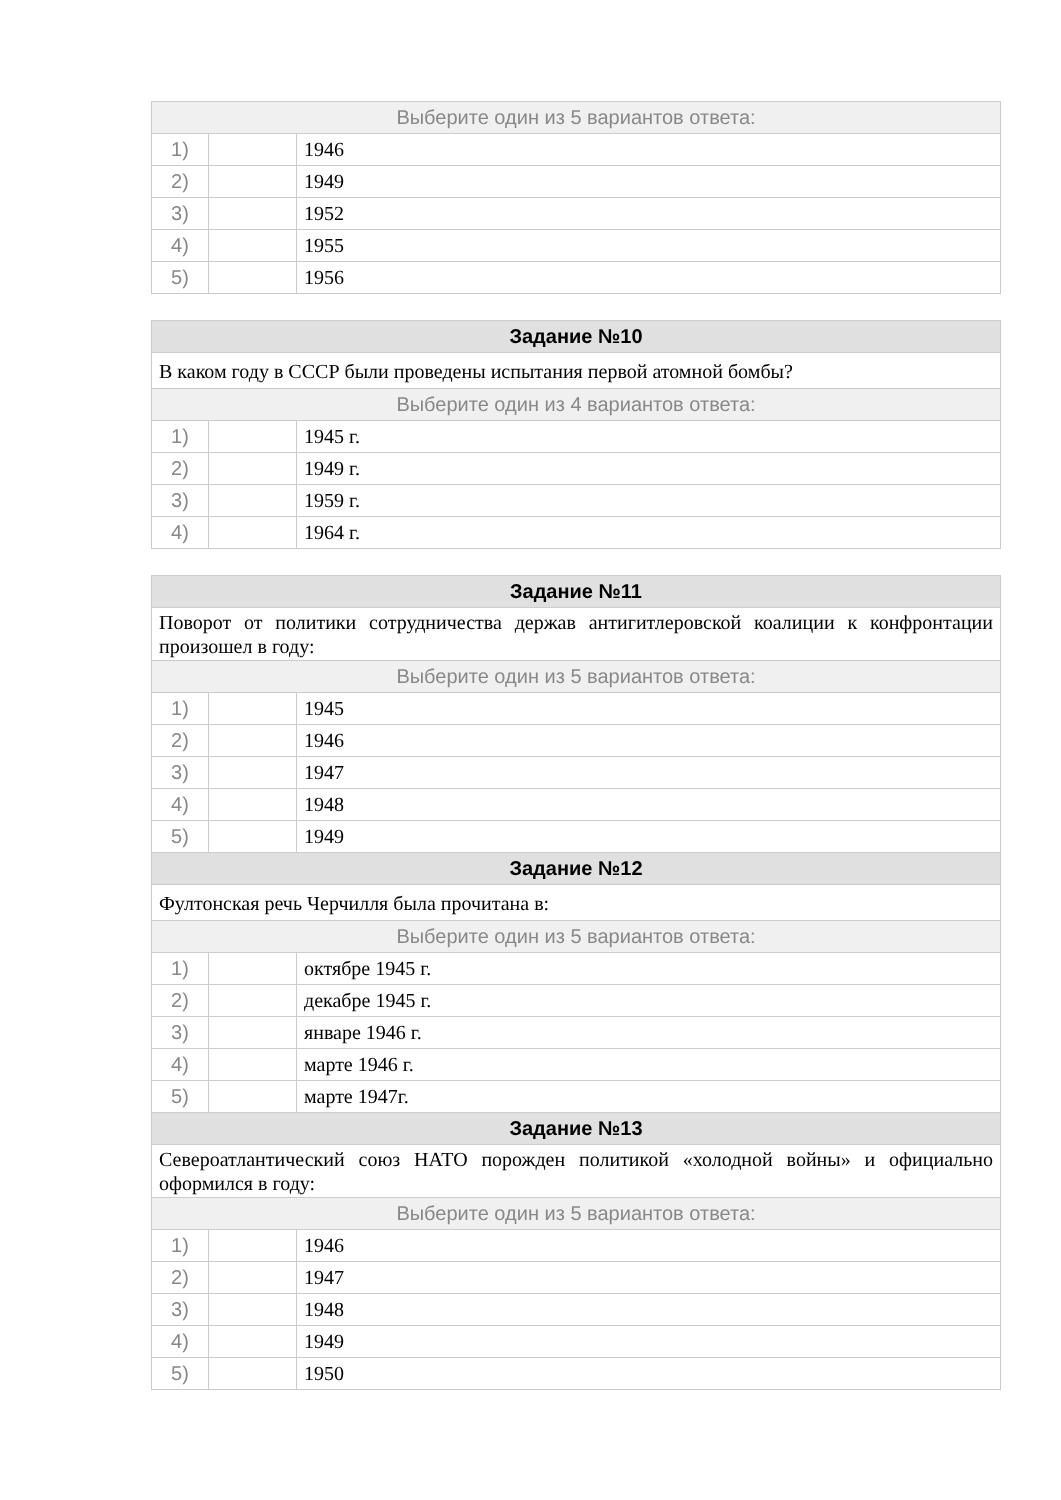| Выберите один из 5 вариантов ответа: | | |
| --- | --- | --- |
| 1) | | 1946 |
| 2) | | 1949 |
| 3) | | 1952 |
| 4) | | 1955 |
| 5) | | 1956 |
| Задание №10 | | |
| --- | --- | --- |
| В каком году в СССР были проведены испытания первой атомной бомбы? | | |
| Выберите один из 4 вариантов ответа: | | |
| 1) | | 1945 г. |
| 2) | | 1949 г. |
| 3) | | 1959 г. |
| 4) | | 1964 г. |
| Задание №11 | | |
| --- | --- | --- |
| Поворот от политики сотрудничества держав антигитлеровской коалиции к конфронтации произошел в году: | | |
| Выберите один из 5 вариантов ответа: | | |
| 1) | | 1945 |
| 2) | | 1946 |
| 3) | | 1947 |
| 4) | | 1948 |
| 5) | | 1949 |
| Задание №12 | | |
| Фултонская речь Черчилля была прочитана в: | | |
| Выберите один из 5 вариантов ответа: | | |
| 1) | | октябре 1945 г. |
| 2) | | декабре 1945 г. |
| 3) | | январе 1946 г. |
| 4) | | марте 1946 г. |
| 5) | | марте 1947г. |
| Задание №13 | | |
| Североатлантический союз НАТО порожден политикой «холодной войны» и официально оформился в году: | | |
| Выберите один из 5 вариантов ответа: | | |
| 1) | | 1946 |
| 2) | | 1947 |
| 3) | | 1948 |
| 4) | | 1949 |
| 5) | | 1950 |